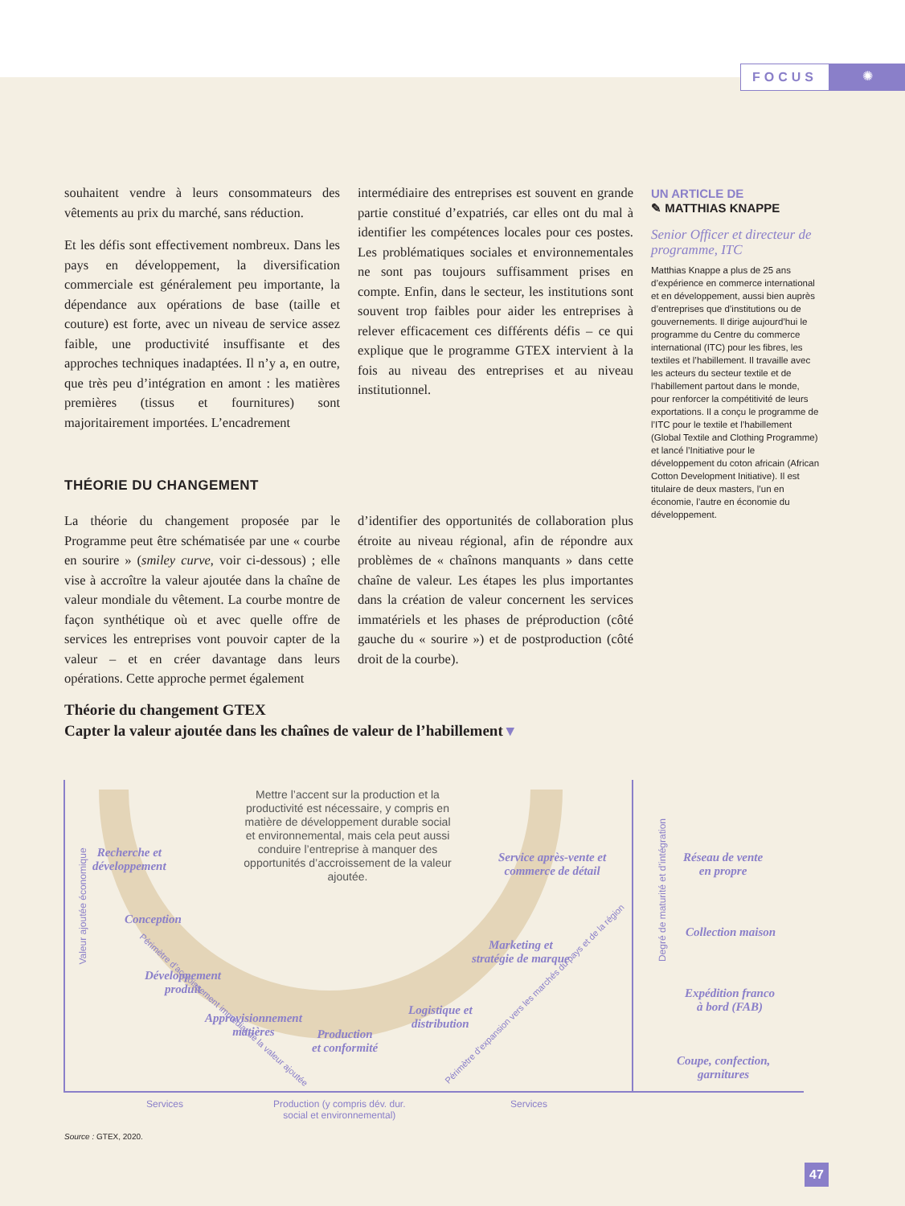FOCUS
✺
souhaitent vendre à leurs consommateurs des vêtements au prix du marché, sans réduction.
Et les défis sont effectivement nombreux. Dans les pays en développement, la diversification commerciale est généralement peu importante, la dépendance aux opérations de base (taille et couture) est forte, avec un niveau de service assez faible, une productivité insuffisante et des approches techniques inadaptées. Il n’y a, en outre, que très peu d’intégration en amont : les matières premières (tissus et fournitures) sont majoritairement importées. L’encadrement
intermédiaire des entreprises est souvent en grande partie constitué d’expatriés, car elles ont du mal à identifier les compétences locales pour ces postes. Les problématiques sociales et environnementales ne sont pas toujours suffisamment prises en compte. Enfin, dans le secteur, les institutions sont souvent trop faibles pour aider les entreprises à relever efficacement ces différents défis – ce qui explique que le programme GTEX intervient à la fois au niveau des entreprises et au niveau institutionnel.
THÉORIE DU CHANGEMENT
La théorie du changement proposée par le Programme peut être schématisée par une « courbe en sourire » (smiley curve, voir ci-dessous) ; elle vise à accroître la valeur ajoutée dans la chaîne de valeur mondiale du vêtement. La courbe montre de façon synthétique où et avec quelle offre de services les entreprises vont pouvoir capter de la valeur – et en créer davantage dans leurs opérations. Cette approche permet également
d’identifier des opportunités de collaboration plus étroite au niveau régional, afin de répondre aux problèmes de « chaînons manquants » dans cette chaîne de valeur. Les étapes les plus importantes dans la création de valeur concernent les services immatériels et les phases de préproduction (côté gauche du « sourire ») et de postproduction (côté droit de la courbe).
UN ARTICLE DE
✎ MATTHIAS KNAPPE
Senior Officer et directeur de programme, ITC
Matthias Knappe a plus de 25 ans d’expérience en commerce international et en développement, aussi bien auprès d’entreprises que d’institutions ou de gouvernements. Il dirige aujourd’hui le programme du Centre du commerce international (ITC) pour les fibres, les textiles et l’habillement. Il travaille avec les acteurs du secteur textile et de l’habillement partout dans le monde, pour renforcer la compétitivité de leurs exportations. Il a conçu le programme de l’ITC pour le textile et l’habillement (Global Textile and Clothing Programme) et lancé l’Initiative pour le développement du coton africain (African Cotton Development Initiative). Il est titulaire de deux masters, l’un en économie, l’autre en économie du développement.
Théorie du changement GTEX
Capter la valeur ajoutée dans les chaînes de valeur de l’habillement ▾
Mettre l’accent sur la production et la productivité est nécessaire, y compris en matière de développement durable social et environnemental, mais cela peut aussi conduire l’entreprise à manquer des opportunités d’accroissement de la valeur ajoutée.
Recherche et
développement
Conception
Développement
produit
Approvisionnement
matières
Production
et conformité
Logistique et
distribution
Marketing et
stratégie de marque
Service après-vente et
commerce de détail
Réseau de vente
en propre
Collection maison
Expédition franco
à bord (FAB)
Coupe, confection,
garnitures
Valeur ajoutée économique
Degré de maturité et d’intégration
Périmètre d’accroissement immédiat de la valeur ajoutée
Périmètre d’expansion vers les marchés du pays et de la région
Services
Production (y compris dév. dur.
social et environnemental)
Services
Source : GTEX, 2020.
47